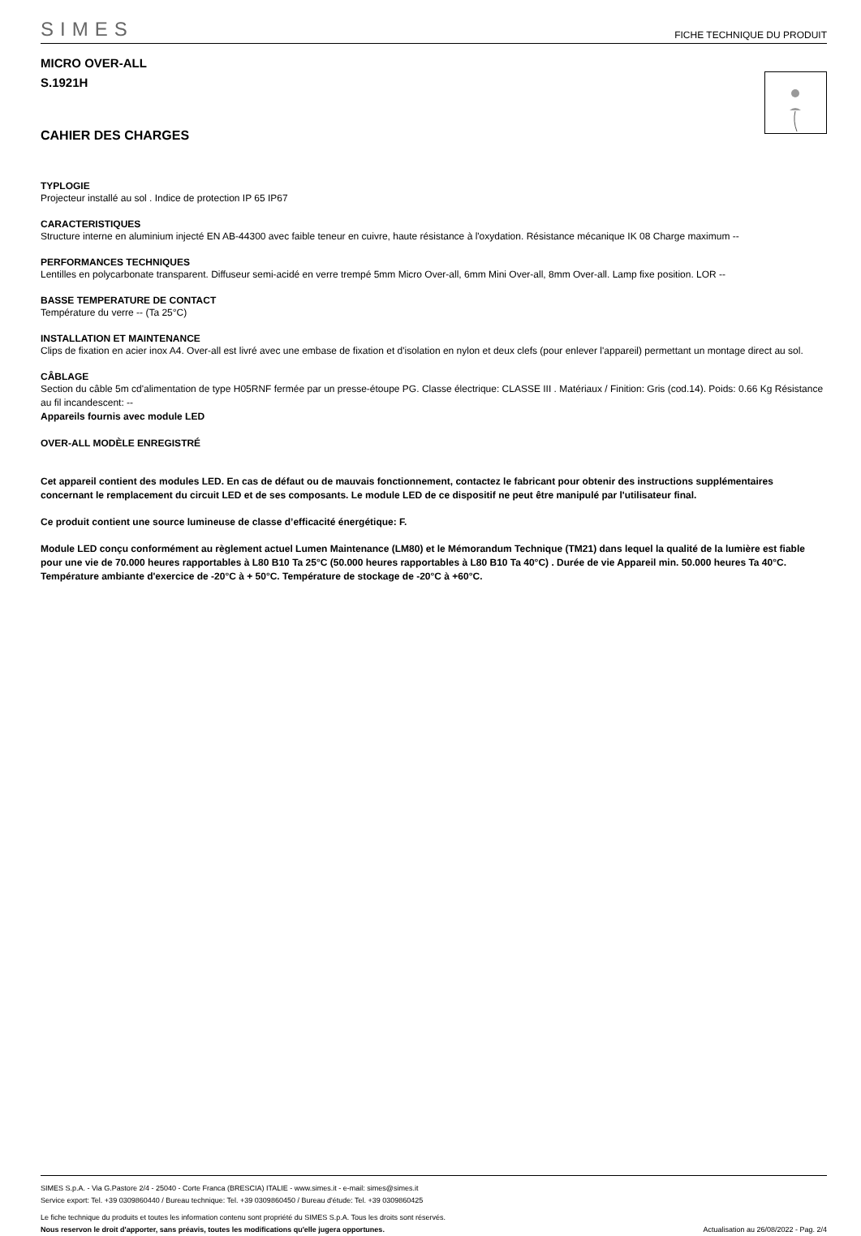SIMES
FICHE TECHNIQUE DU PRODUIT
MICRO OVER-ALL
S.1921H
CAHIER DES CHARGES
TYPLOGIE
Projecteur installé au sol . Indice de protection IP 65 IP67
CARACTERISTIQUES
Structure interne en aluminium injecté EN AB-44300 avec faible teneur en cuivre, haute résistance à l'oxydation. Résistance mécanique IK 08 Charge maximum --
PERFORMANCES TECHNIQUES
Lentilles en polycarbonate transparent. Diffuseur semi-acidé en verre trempé 5mm Micro Over-all, 6mm Mini Over-all, 8mm Over-all. Lamp fixe position. LOR --
BASSE TEMPERATURE DE CONTACT
Température du verre -- (Ta 25°C)
INSTALLATION ET MAINTENANCE
Clips de fixation en acier inox A4. Over-all est livré avec une embase de fixation et d'isolation en nylon et deux clefs (pour enlever l'appareil) permettant un montage direct au sol.
CÂBLAGE
Section du câble 5m cd'alimentation de type H05RNF fermée par un presse-étoupe PG. Classe électrique: CLASSE III . Matériaux / Finition: Gris (cod.14). Poids: 0.66 Kg Résistance au fil incandescent: --
Appareils fournis avec module LED
OVER-ALL MODÈLE ENREGISTRÉ
Cet appareil contient des modules LED. En cas de défaut ou de mauvais fonctionnement, contactez le fabricant pour obtenir des instructions supplémentaires concernant le remplacement du circuit LED et de ses composants. Le module LED de ce dispositif ne peut être manipulé par l'utilisateur final.
Ce produit contient une source lumineuse de classe d’efficacité énergétique: F.
Module LED conçu conformément au règlement actuel Lumen Maintenance (LM80) et le Mémorandum Technique (TM21) dans lequel la qualité de la lumière est fiable pour une vie de 70.000 heures rapportables à L80 B10 Ta 25°C (50.000 heures rapportables à L80 B10 Ta 40°C) . Durée de vie Appareil min. 50.000 heures Ta 40°C. Température ambiante d'exercice de -20°C à + 50°C. Température de stockage de -20°C à +60°C.
SIMES S.p.A. - Via G.Pastore 2/4 - 25040 - Corte Franca (BRESCIA) ITALIE - www.simes.it - e-mail: simes@simes.it
Service export: Tel. +39 0309860440 / Bureau technique: Tel. +39 0309860450 / Bureau d'étude: Tel. +39 0309860425
Le fiche technique du produits et toutes les information contenu sont propriété du SIMES S.p.A. Tous les droits sont réservés.
Nous reservon le droit d'apporter, sans préavis, toutes les modifications qu'elle jugera opportunes. Actualisation au 26/08/2022 - Pag. 2/4